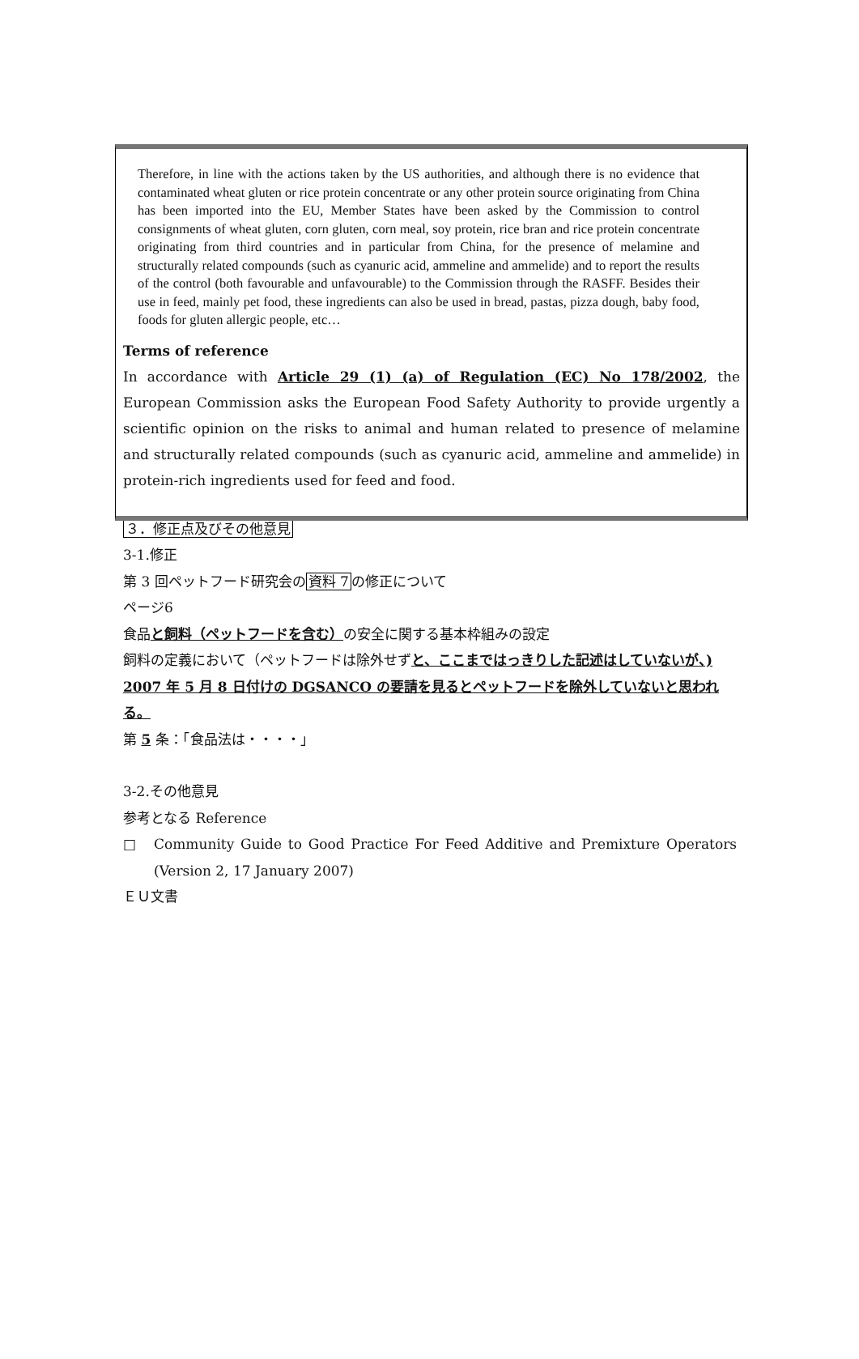Therefore, in line with the actions taken by the US authorities, and although there is no evidence that contaminated wheat gluten or rice protein concentrate or any other protein source originating from China has been imported into the EU, Member States have been asked by the Commission to control consignments of wheat gluten, corn gluten, corn meal, soy protein, rice bran and rice protein concentrate originating from third countries and in particular from China, for the presence of melamine and structurally related compounds (such as cyanuric acid, ammeline and ammelide) and to report the results of the control (both favourable and unfavourable) to the Commission through the RASFF. Besides their use in feed, mainly pet food, these ingredients can also be used in bread, pastas, pizza dough, baby food, foods for gluten allergic people, etc…
Terms of reference
In accordance with Article 29 (1) (a) of Regulation (EC) No 178/2002, the European Commission asks the European Food Safety Authority to provide urgently a scientific opinion on the risks to animal and human related to presence of melamine and structurally related compounds (such as cyanuric acid, ammeline and ammelide) in protein-rich ingredients used for feed and food.
３．修正点及びその他意見
3-1.修正
第 3 回ペットフード研究会の資料 7の修正について
ページ6
食品と飼料（ペットフードを含む）の安全に関する基本枠組みの設定
飼料の定義において（ペットフードは除外せずと、ここまではっきりした記述はしていないが、) 2007 年 5 月 8 日付けの DGSANCO の要請を見るとペットフードを除外していないと思われる。
第 5 条：「食品法は・・・・」
3-2.その他意見
参考となる Reference
□ Community Guide to Good Practice For Feed Additive and Premixture Operators (Version 2, 17 January 2007)
ＥＵ文書